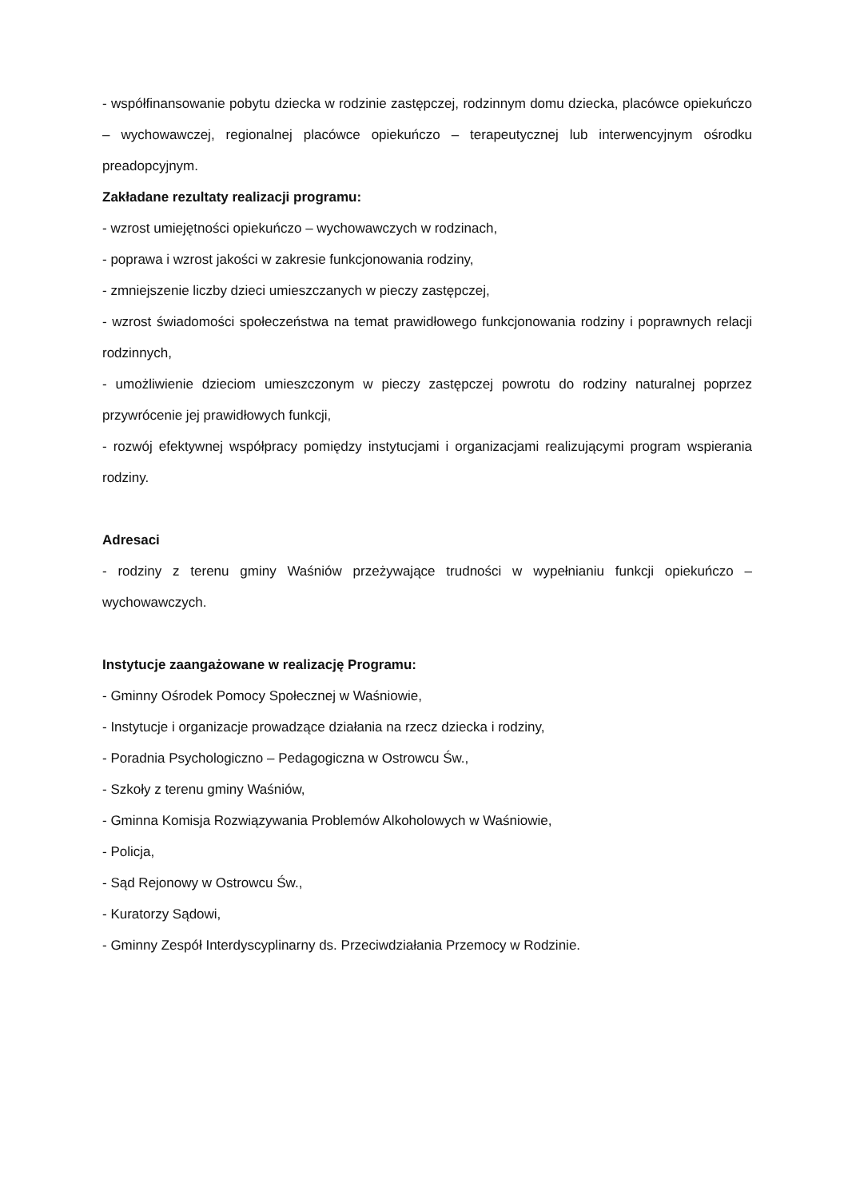- współfinansowanie pobytu dziecka w rodzinie zastępczej, rodzinnym domu dziecka, placówce opiekuńczo – wychowawczej, regionalnej placówce opiekuńczo – terapeutycznej lub interwencyjnym ośrodku preadopcyjnym.
Zakładane rezultaty realizacji programu:
- wzrost umiejętności opiekuńczo – wychowawczych w rodzinach,
- poprawa i wzrost jakości w zakresie funkcjonowania rodziny,
- zmniejszenie liczby dzieci umieszczanych w pieczy zastępczej,
- wzrost świadomości społeczeństwa na temat prawidłowego funkcjonowania rodziny i poprawnych relacji rodzinnych,
- umożliwienie dzieciom umieszczonym w pieczy zastępczej powrotu do rodziny naturalnej poprzez przywrócenie jej prawidłowych funkcji,
- rozwój efektywnej współpracy pomiędzy instytucjami i organizacjami realizującymi program wspierania rodziny.
Adresaci
- rodziny z terenu gminy Waśniów przeżywające trudności w wypełnianiu funkcji opiekuńczo – wychowawczych.
Instytucje zaangażowane w realizację Programu:
- Gminny Ośrodek Pomocy Społecznej w Waśniowie,
- Instytucje i organizacje prowadzące działania na rzecz dziecka i rodziny,
- Poradnia Psychologiczno – Pedagogiczna w Ostrowcu Św.,
- Szkoły z terenu gminy Waśniów,
- Gminna Komisja Rozwiązywania Problemów Alkoholowych w Waśniowie,
- Policja,
- Sąd Rejonowy w Ostrowcu Św.,
- Kuratorzy Sądowi,
- Gminny Zespół Interdyscyplinarny ds. Przeciwdziałania Przemocy w Rodzinie.